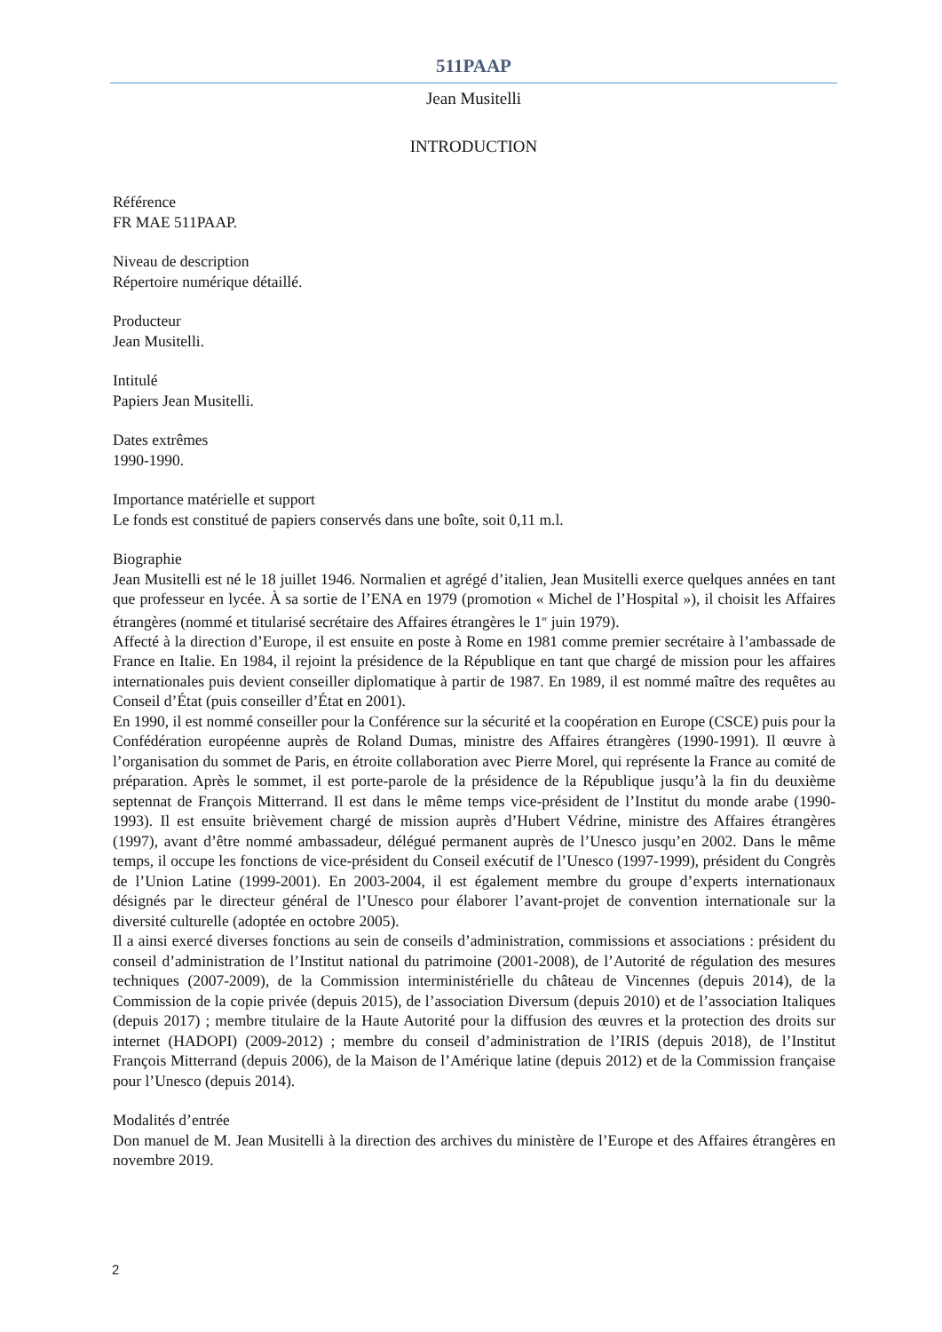511PAAP
Jean Musitelli
INTRODUCTION
Référence
FR MAE 511PAAP.
Niveau de description
Répertoire numérique détaillé.
Producteur
Jean Musitelli.
Intitulé
Papiers Jean Musitelli.
Dates extrêmes
1990-1990.
Importance matérielle et support
Le fonds est constitué de papiers conservés dans une boîte, soit 0,11 m.l.
Biographie
Jean Musitelli est né le 18 juillet 1946. Normalien et agrégé d’italien, Jean Musitelli exerce quelques années en tant que professeur en lycée. À sa sortie de l’ENA en 1979 (promotion « Michel de l’Hospital »), il choisit les Affaires étrangères (nommé et titularisé secrétaire des Affaires étrangères le 1<sup>er</sup> juin 1979).
Affecté à la direction d’Europe, il est ensuite en poste à Rome en 1981 comme premier secrétaire à l’ambassade de France en Italie. En 1984, il rejoint la présidence de la République en tant que chargé de mission pour les affaires internationales puis devient conseiller diplomatique à partir de 1987. En 1989, il est nommé maître des requêtes au Conseil d’État (puis conseiller d’État en 2001).
En 1990, il est nommé conseiller pour la Conférence sur la sécurité et la coopération en Europe (CSCE) puis pour la Confédération européenne auprès de Roland Dumas, ministre des Affaires étrangères (1990-1991). Il œuvre à l’organisation du sommet de Paris, en étroite collaboration avec Pierre Morel, qui représente la France au comité de préparation. Après le sommet, il est porte-parole de la présidence de la République jusqu’à la fin du deuxième septennat de François Mitterrand. Il est dans le même temps vice-président de l’Institut du monde arabe (1990-1993). Il est ensuite brièvement chargé de mission auprès d’Hubert Védrine, ministre des Affaires étrangères (1997), avant d’être nommé ambassadeur, délégué permanent auprès de l’Unesco jusqu’en 2002. Dans le même temps, il occupe les fonctions de vice-président du Conseil exécutif de l’Unesco (1997-1999), président du Congrès de l’Union Latine (1999-2001). En 2003-2004, il est également membre du groupe d’experts internationaux désignés par le directeur général de l’Unesco pour élaborer l’avant-projet de convention internationale sur la diversité culturelle (adoptée en octobre 2005).
Il a ainsi exercé diverses fonctions au sein de conseils d’administration, commissions et associations : président du conseil d’administration de l’Institut national du patrimoine (2001-2008), de l’Autorité de régulation des mesures techniques (2007-2009), de la Commission interministérielle du château de Vincennes (depuis 2014), de la Commission de la copie privée (depuis 2015), de l’association Diversum (depuis 2010) et de l’association Italiques (depuis 2017) ; membre titulaire de la Haute Autorité pour la diffusion des œuvres et la protection des droits sur internet (HADOPI) (2009-2012) ; membre du conseil d’administration de l’IRIS (depuis 2018), de l’Institut François Mitterrand (depuis 2006), de la Maison de l’Amérique latine (depuis 2012) et de la Commission française pour l’Unesco (depuis 2014).
Modalités d’entrée
Don manuel de M. Jean Musitelli à la direction des archives du ministère de l’Europe et des Affaires étrangères en novembre 2019.
2